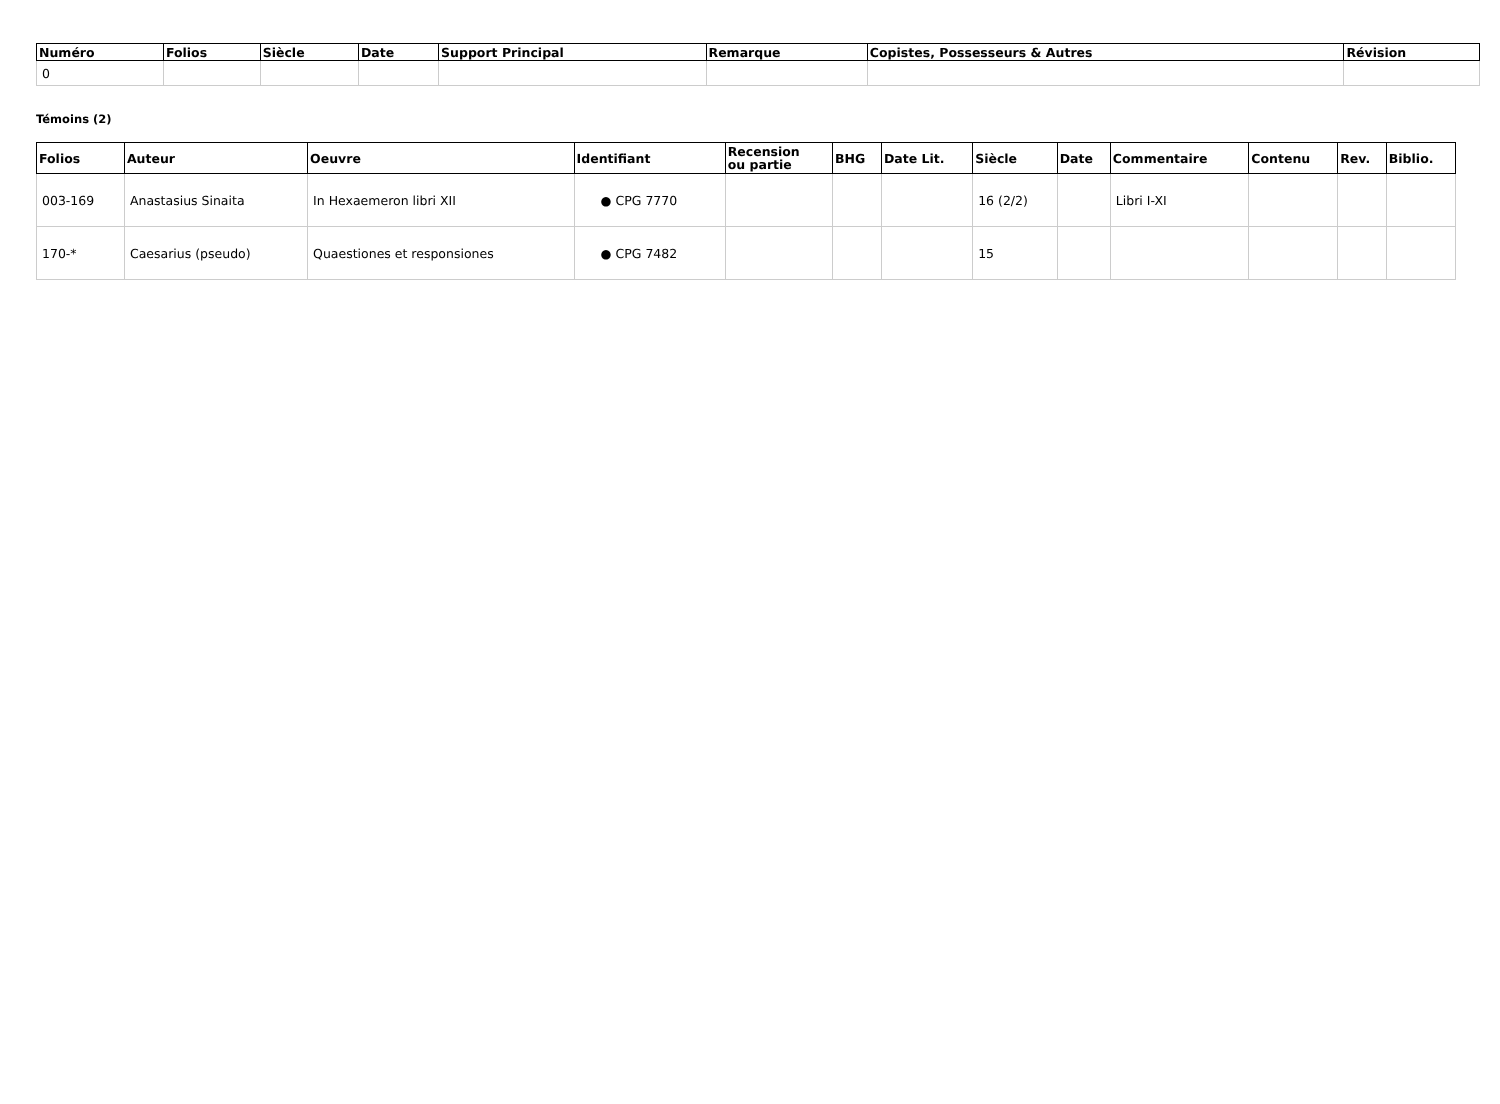| Numéro | Folios | Siècle | Date | Support Principal | Remarque | Copistes, Possesseurs & Autres | Révision |
| --- | --- | --- | --- | --- | --- | --- | --- |
| 0 | | | | | | | |
Témoins (2)
| Folios | Auteur | Oeuvre | Identifiant | Recension ou partie | BHG | Date Lit. | Siècle | Date | Commentaire | Contenu | Rev. | Biblio. |
| --- | --- | --- | --- | --- | --- | --- | --- | --- | --- | --- | --- | --- |
| 003-169 | Anastasius Sinaita | In Hexaemeron libri XII | ● CPG 7770 | | | | 16 (2/2) | | Libri I-XI | | | |
| 170-* | Caesarius (pseudo) | Quaestiones et responsiones | ● CPG 7482 | | | | 15 | | | | | |